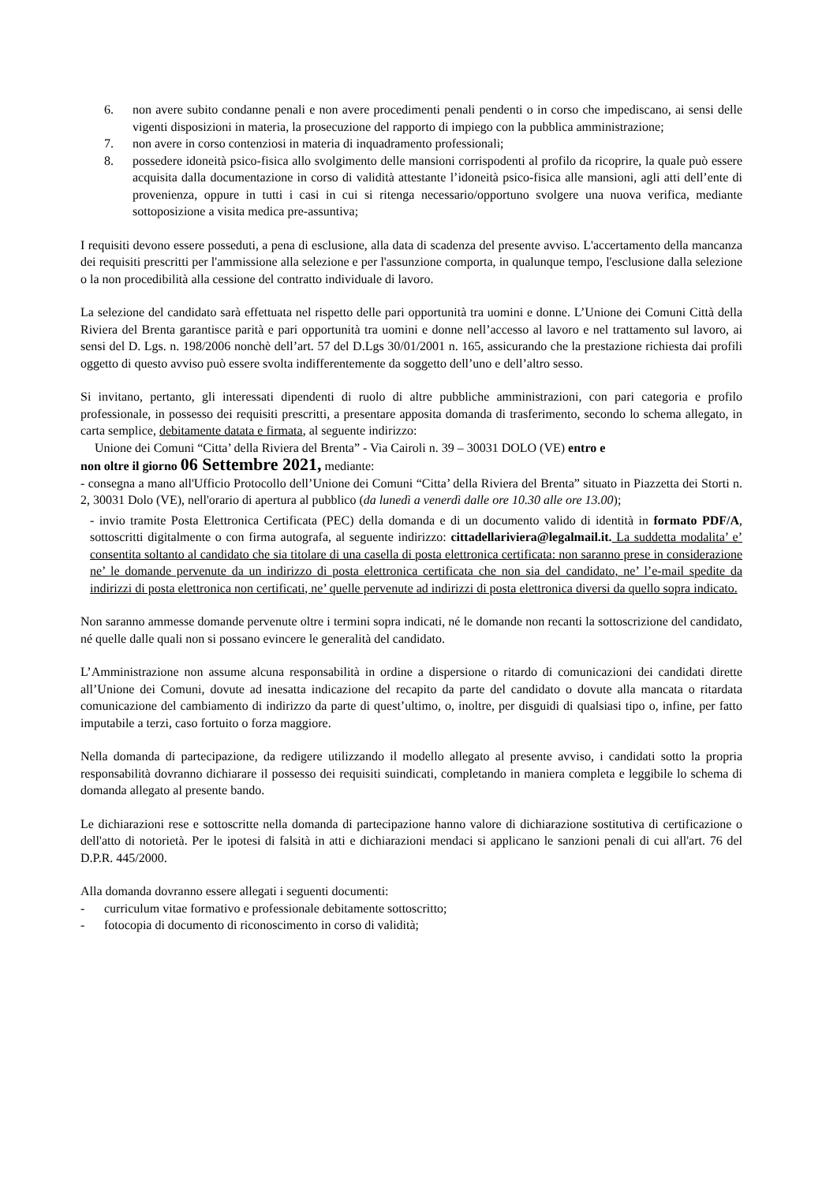6. non avere subito condanne penali e non avere procedimenti penali pendenti o in corso che impediscano, ai sensi delle vigenti disposizioni in materia, la prosecuzione del rapporto di impiego con la pubblica amministrazione;
7. non avere in corso contenziosi in materia di inquadramento professionali;
8. possedere idoneità psico-fisica allo svolgimento delle mansioni corrispodenti al profilo da ricoprire, la quale può essere acquisita dalla documentazione in corso di validità attestante l’idoneità psico-fisica alle mansioni, agli atti dell’ente di provenienza, oppure in tutti i casi in cui si ritenga necessario/opportuno svolgere una nuova verifica, mediante sottoposizione a visita medica pre-assuntiva;
I requisiti devono essere posseduti, a pena di esclusione, alla data di scadenza del presente avviso. L'accertamento della mancanza dei requisiti prescritti per l'ammissione alla selezione e per l'assunzione comporta, in qualunque tempo, l'esclusione dalla selezione o la non procedibilità alla cessione del contratto individuale di lavoro.
La selezione del candidato sarà effettuata nel rispetto delle pari opportunità tra uomini e donne. L’Unione dei Comuni Città della Riviera del Brenta garantisce parità e pari opportunità tra uomini e donne nell’accesso al lavoro e nel trattamento sul lavoro, ai sensi del D. Lgs. n. 198/2006 nonchè dell’art. 57 del D.Lgs 30/01/2001 n. 165, assicurando che la prestazione richiesta dai profili oggetto di questo avviso può essere svolta indifferentemente da soggetto dell’uno e dell’altro sesso.
Si invitano, pertanto, gli interessati dipendenti di ruolo di altre pubbliche amministrazioni, con pari categoria e profilo professionale, in possesso dei requisiti prescritti, a presentare apposita domanda di trasferimento, secondo lo schema allegato, in carta semplice, debitamente datata e firmata, al seguente indirizzo:
Unione dei Comuni “Citta’ della Riviera del Brenta” - Via Cairoli n. 39 – 30031 DOLO (VE) entro e
non oltre il giorno 06 Settembre 2021, mediante:
- consegna a mano all'Ufficio Protocollo dell’Unione dei Comuni “Citta’ della Riviera del Brenta” situato in Piazzetta dei Storti n. 2, 30031 Dolo (VE), nell'orario di apertura al pubblico (da lunedì a venerdì dalle ore 10.30 alle ore 13.00);
- invio tramite Posta Elettronica Certificata (PEC) della domanda e di un documento valido di identità in formato PDF/A, sottoscritti digitalmente o con firma autografa, al seguente indirizzo: cittadellariviera@legalmail.it. La suddetta modalita’ e’ consentita soltanto al candidato che sia titolare di una casella di posta elettronica certificata: non saranno prese in considerazione ne’ le domande pervenute da un indirizzo di posta elettronica certificata che non sia del candidato, ne’ l’e-mail spedite da indirizzi di posta elettronica non certificati, ne’ quelle pervenute ad indirizzi di posta elettronica diversi da quello sopra indicato.
Non saranno ammesse domande pervenute oltre i termini sopra indicati, né le domande non recanti la sottoscrizione del candidato, né quelle dalle quali non si possano evincere le generalità del candidato.
L’Amministrazione non assume alcuna responsabilità in ordine a dispersione o ritardo di comunicazioni dei candidati dirette all’Unione dei Comuni, dovute ad inesatta indicazione del recapito da parte del candidato o dovute alla mancata o ritardata comunicazione del cambiamento di indirizzo da parte di quest’ultimo, o, inoltre, per disguidi di qualsiasi tipo o, infine, per fatto imputabile a terzi, caso fortuito o forza maggiore.
Nella domanda di partecipazione, da redigere utilizzando il modello allegato al presente avviso, i candidati sotto la propria responsabilità dovranno dichiarare il possesso dei requisiti suindicati, completando in maniera completa e leggibile lo schema di domanda allegato al presente bando.
Le dichiarazioni rese e sottoscritte nella domanda di partecipazione hanno valore di dichiarazione sostitutiva di certificazione o dell'atto di notorietà. Per le ipotesi di falsità in atti e dichiarazioni mendaci si applicano le sanzioni penali di cui all'art. 76 del D.P.R. 445/2000.
Alla domanda dovranno essere allegati i seguenti documenti:
- curriculum vitae formativo e professionale debitamente sottoscritto;
- fotocopia di documento di riconoscimento in corso di validità;